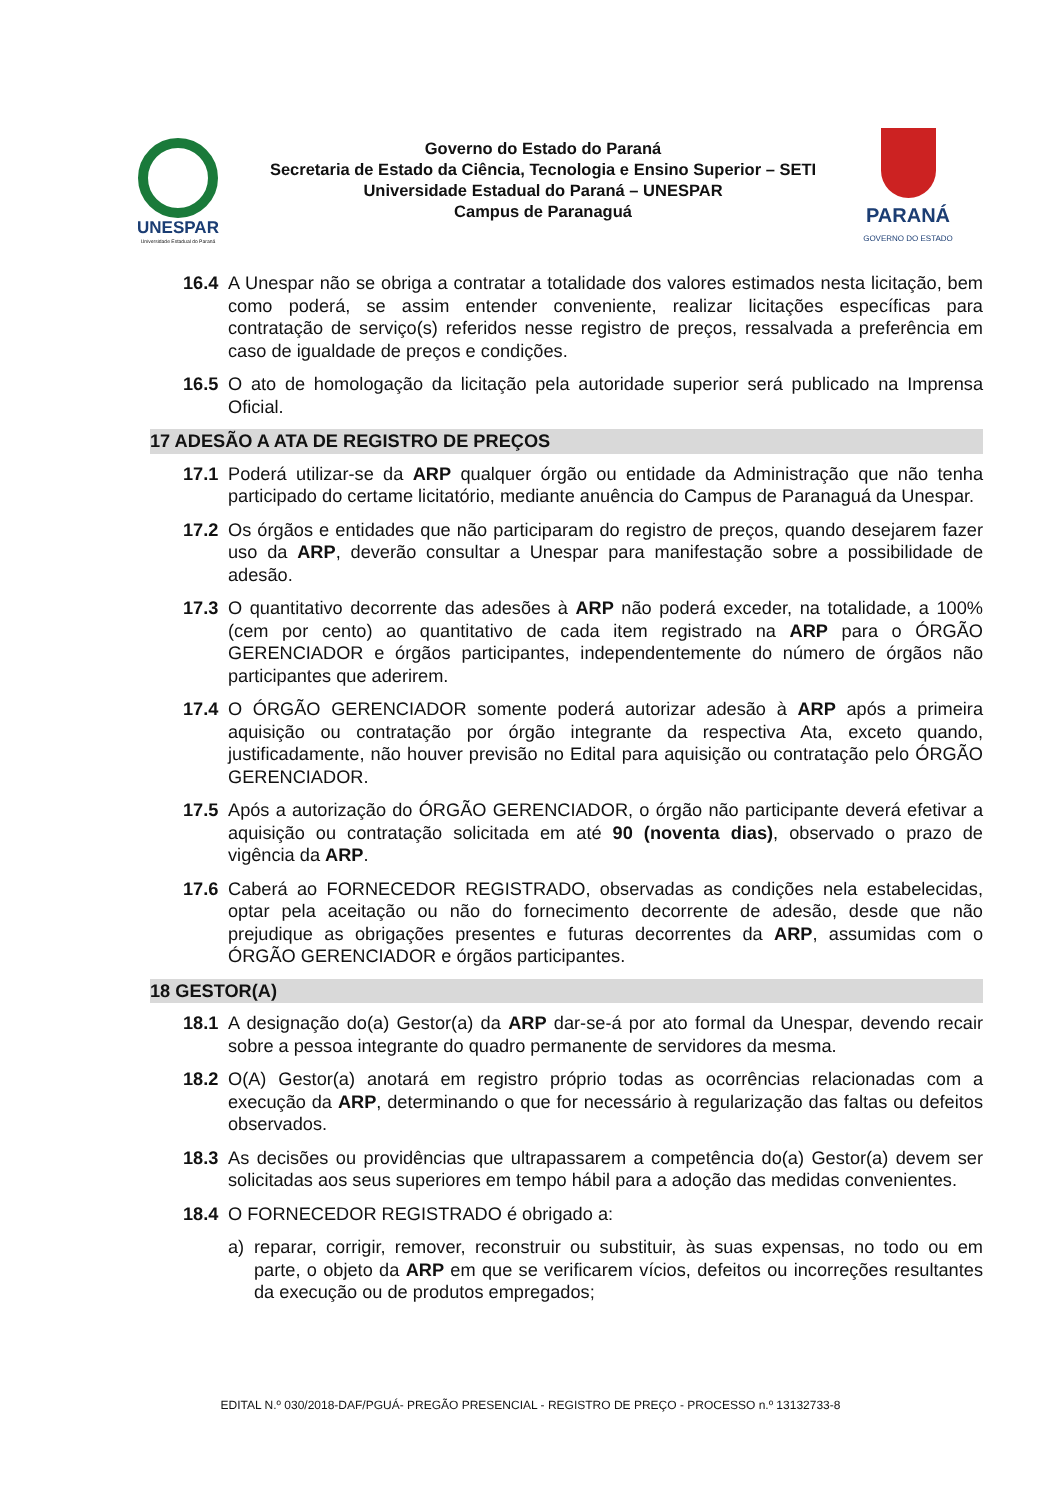UNESPAR
Universidade Estadual do Paraná
Governo do Estado do Paraná
Secretaria de Estado da Ciência, Tecnologia e Ensino Superior – SETI
Universidade Estadual do Paraná – UNESPAR
Campus de Paranaguá
PARANÁ
GOVERNO DO ESTADO
16.4 A Unespar não se obriga a contratar a totalidade dos valores estimados nesta licitação, bem como poderá, se assim entender conveniente, realizar licitações específicas para contratação de serviço(s) referidos nesse registro de preços, ressalvada a preferência em caso de igualdade de preços e condições.
16.5 O ato de homologação da licitação pela autoridade superior será publicado na Imprensa Oficial.
17 ADESÃO A ATA DE REGISTRO DE PREÇOS
17.1 Poderá utilizar-se da ARP qualquer órgão ou entidade da Administração que não tenha participado do certame licitatório, mediante anuência do Campus de Paranaguá da Unespar.
17.2 Os órgãos e entidades que não participaram do registro de preços, quando desejarem fazer uso da ARP, deverão consultar a Unespar para manifestação sobre a possibilidade de adesão.
17.3 O quantitativo decorrente das adesões à ARP não poderá exceder, na totalidade, a 100% (cem por cento) ao quantitativo de cada item registrado na ARP para o ÓRGÃO GERENCIADOR e órgãos participantes, independentemente do número de órgãos não participantes que aderirem.
17.4 O ÓRGÃO GERENCIADOR somente poderá autorizar adesão à ARP após a primeira aquisição ou contratação por órgão integrante da respectiva Ata, exceto quando, justificadamente, não houver previsão no Edital para aquisição ou contratação pelo ÓRGÃO GERENCIADOR.
17.5 Após a autorização do ÓRGÃO GERENCIADOR, o órgão não participante deverá efetivar a aquisição ou contratação solicitada em até 90 (noventa dias), observado o prazo de vigência da ARP.
17.6 Caberá ao FORNECEDOR REGISTRADO, observadas as condições nela estabelecidas, optar pela aceitação ou não do fornecimento decorrente de adesão, desde que não prejudique as obrigações presentes e futuras decorrentes da ARP, assumidas com o ÓRGÃO GERENCIADOR e órgãos participantes.
18 GESTOR(A)
18.1 A designação do(a) Gestor(a) da ARP dar-se-á por ato formal da Unespar, devendo recair sobre a pessoa integrante do quadro permanente de servidores da mesma.
18.2 O(A) Gestor(a) anotará em registro próprio todas as ocorrências relacionadas com a execução da ARP, determinando o que for necessário à regularização das faltas ou defeitos observados.
18.3 As decisões ou providências que ultrapassarem a competência do(a) Gestor(a) devem ser solicitadas aos seus superiores em tempo hábil para a adoção das medidas convenientes.
18.4 O FORNECEDOR REGISTRADO é obrigado a:
a) reparar, corrigir, remover, reconstruir ou substituir, às suas expensas, no todo ou em parte, o objeto da ARP em que se verificarem vícios, defeitos ou incorreções resultantes da execução ou de produtos empregados;
EDITAL N.º 030/2018-DAF/PGUÁ- PREGÃO PRESENCIAL - REGISTRO DE PREÇO - PROCESSO n.º 13132733-8